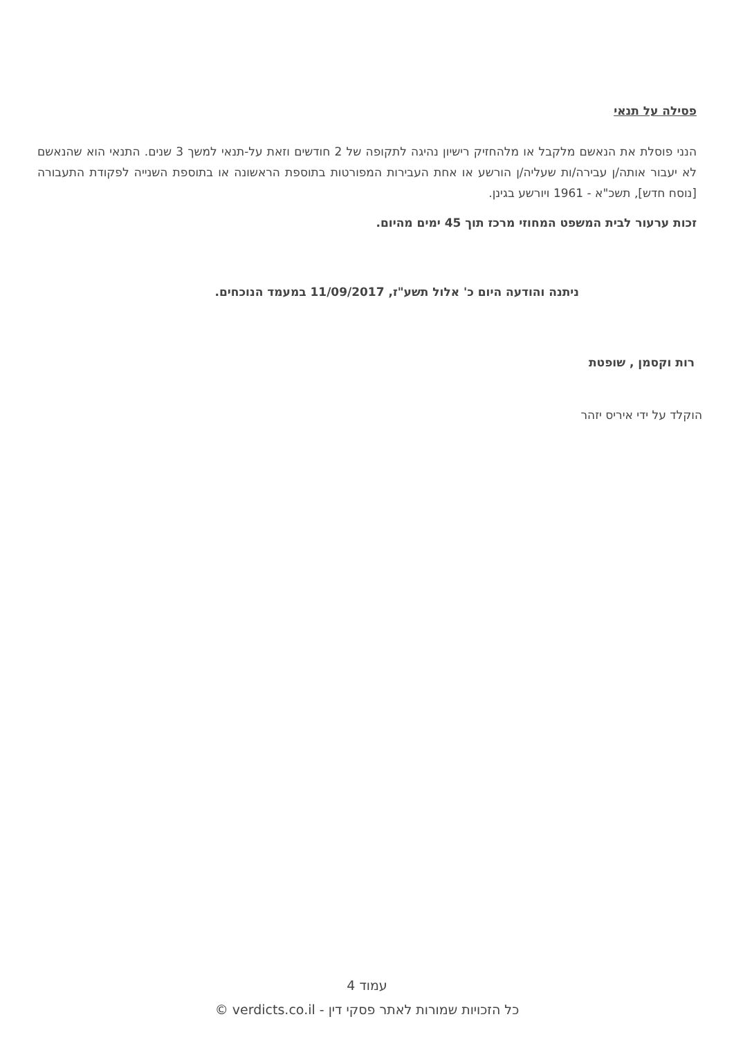פסילה על תנאי
הנני פוסלת את הנאשם מלקבל או מלהחזיק רישיון נהיגה לתקופה של 2 חודשים וזאת על-תנאי למשך 3 שנים. התנאי הוא שהנאשם לא יעבור אותה/ן עבירה/ות שעליה/ן הורשע או אחת העבירות המפורטות בתוספת הראשונה או בתוספת השנייה לפקודת התעבורה [נוסח חדש], תשכ"א - 1961 ויורשע בגינן.
זכות ערעור לבית המשפט המחוזי מרכז תוך 45 ימים מהיום.
ניתנה והודעה היום כ' אלול תשע"ז, 11/09/2017 במעמד הנוכחים.
רות וקסמן , שופטת
הוקלד על ידי איריס יזהר
עמוד 4
כל הזכויות שמורות לאתר פסקי דין - verdicts.co.il ©